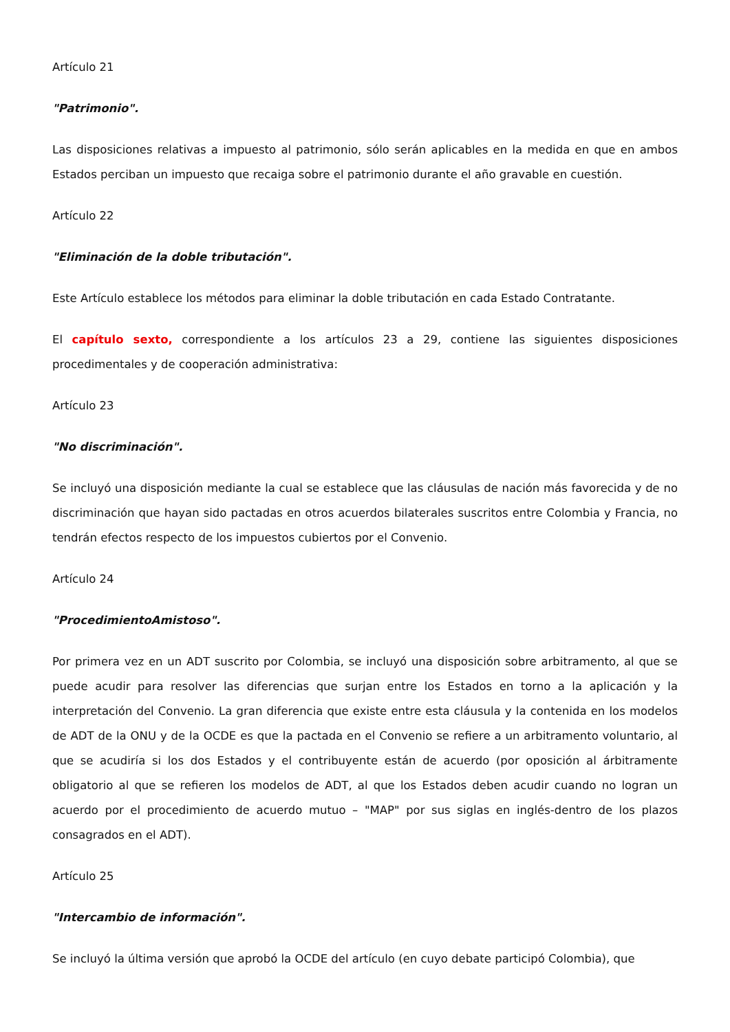Artículo 21
"Patrimonio".
Las disposiciones relativas a impuesto al patrimonio, sólo serán aplicables en la medida en que en ambos Estados perciban un impuesto que recaiga sobre el patrimonio durante el año gravable en cuestión.
Artículo 22
"Eliminación de la doble tributación".
Este Artículo establece los métodos para eliminar la doble tributación en cada Estado Contratante.
El capítulo sexto, correspondiente a los artículos 23 a 29, contiene las siguientes disposiciones procedimentales y de cooperación administrativa:
Artículo 23
"No discriminación".
Se incluyó una disposición mediante la cual se establece que las cláusulas de nación más favorecida y de no discriminación que hayan sido pactadas en otros acuerdos bilaterales suscritos entre Colombia y Francia, no tendrán efectos respecto de los impuestos cubiertos por el Convenio.
Artículo 24
"ProcedimientoAmistoso".
Por primera vez en un ADT suscrito por Colombia, se incluyó una disposición sobre arbitramento, al que se puede acudir para resolver las diferencias que surjan entre los Estados en torno a la aplicación y la interpretación del Convenio. La gran diferencia que existe entre esta cláusula y la contenida en los modelos de ADT de la ONU y de la OCDE es que la pactada en el Convenio se refiere a un arbitramento voluntario, al que se acudiría si los dos Estados y el contribuyente están de acuerdo (por oposición al árbitramente obligatorio al que se refieren los modelos de ADT, al que los Estados deben acudir cuando no logran un acuerdo por el procedimiento de acuerdo mutuo – "MAP" por sus siglas en inglés-dentro de los plazos consagrados en el ADT).
Artículo 25
"Intercambio de información".
Se incluyó la última versión que aprobó la OCDE del artículo (en cuyo debate participó Colombia), que